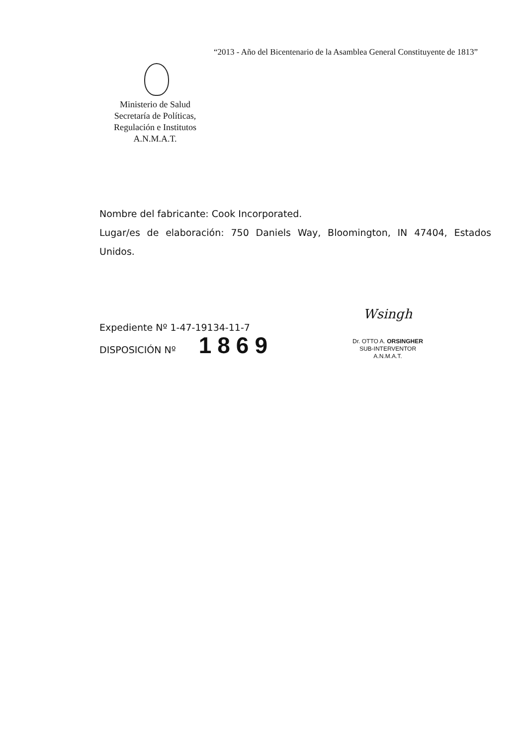“2013 - Año del Bicentenario de la Asamblea General Constituyente de 1813”
Ministerio de Salud
Secretaría de Políticas,
Regulación e Institutos
A.N.M.A.T.
Nombre del fabricante: Cook Incorporated.
Lugar/es de elaboración: 750 Daniels Way, Bloomington, IN 47404, Estados Unidos.
Expediente Nº 1-47-19134-11-7
DISPOSICIÓN Nº 1869
Wsingh
Dr. OTTO A. ORSINGHER
SUB-INTERVENTOR
A.N.M.A.T.